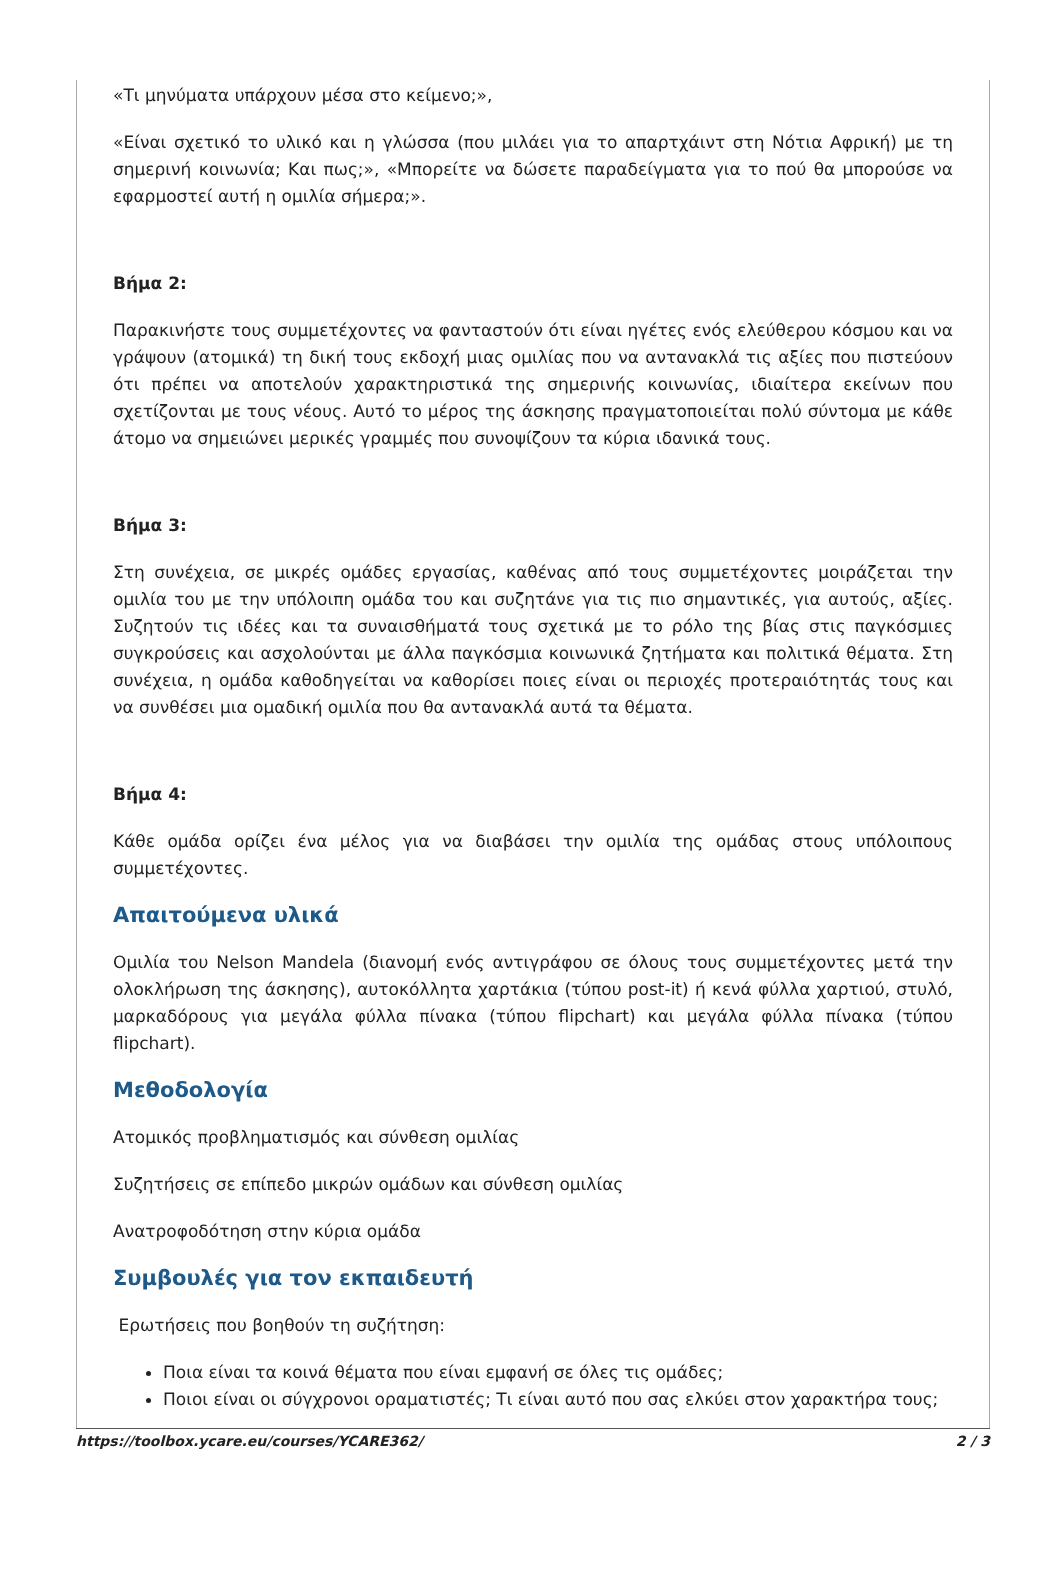«Τι μηνύματα υπάρχουν μέσα στο κείμενο;»,
«Είναι σχετικό το υλικό και η γλώσσα (που μιλάει για το απαρτχάιντ στη Νότια Αφρική) με τη σημερινή κοινωνία; Και πως;», «Μπορείτε να δώσετε παραδείγματα για το πού θα μπορούσε να εφαρμοστεί αυτή η ομιλία σήμερα;».
Βήμα 2:
Παρακινήστε τους συμμετέχοντες να φανταστούν ότι είναι ηγέτες ενός ελεύθερου κόσμου και να γράψουν (ατομικά) τη δική τους εκδοχή μιας ομιλίας που να αντανακλά τις αξίες που πιστεύουν ότι πρέπει να αποτελούν χαρακτηριστικά της σημερινής κοινωνίας, ιδιαίτερα εκείνων που σχετίζονται με τους νέους. Αυτό το μέρος της άσκησης πραγματοποιείται πολύ σύντομα με κάθε άτομο να σημειώνει μερικές γραμμές που συνοψίζουν τα κύρια ιδανικά τους.
Βήμα 3:
Στη συνέχεια, σε μικρές ομάδες εργασίας, καθένας από τους συμμετέχοντες μοιράζεται την ομιλία του με την υπόλοιπη ομάδα του και συζητάνε για τις πιο σημαντικές, για αυτούς, αξίες. Συζητούν τις ιδέες και τα συναισθήματά τους σχετικά με το ρόλο της βίας στις παγκόσμιες συγκρούσεις και ασχολούνται με άλλα παγκόσμια κοινωνικά ζητήματα και πολιτικά θέματα. Στη συνέχεια, η ομάδα καθοδηγείται να καθορίσει ποιες είναι οι περιοχές προτεραιότητάς τους και να συνθέσει μια ομαδική ομιλία που θα αντανακλά αυτά τα θέματα.
Βήμα 4:
Κάθε ομάδα ορίζει ένα μέλος για να διαβάσει την ομιλία της ομάδας στους υπόλοιπους συμμετέχοντες.
Απαιτούμενα υλικά
Ομιλία του Nelson Mandela (διανομή ενός αντιγράφου σε όλους τους συμμετέχοντες μετά την ολοκλήρωση της άσκησης), αυτοκόλλητα χαρτάκια (τύπου post-it) ή κενά φύλλα χαρτιού, στυλό, μαρκαδόρους για μεγάλα φύλλα πίνακα (τύπου flipchart) και μεγάλα φύλλα πίνακα (τύπου flipchart).
Μεθοδολογία
Ατομικός προβληματισμός και σύνθεση ομιλίας
Συζητήσεις σε επίπεδο μικρών ομάδων και σύνθεση ομιλίας
Ανατροφοδότηση στην κύρια ομάδα
Συμβουλές για τον εκπαιδευτή
Ερωτήσεις που βοηθούν τη συζήτηση:
Ποια είναι τα κοινά θέματα που είναι εμφανή σε όλες τις ομάδες;
Ποιοι είναι οι σύγχρονοι οραματιστές; Τι είναι αυτό που σας ελκύει στον χαρακτήρα τους;
https://toolbox.ycare.eu/courses/YCARE362/ 2 / 3